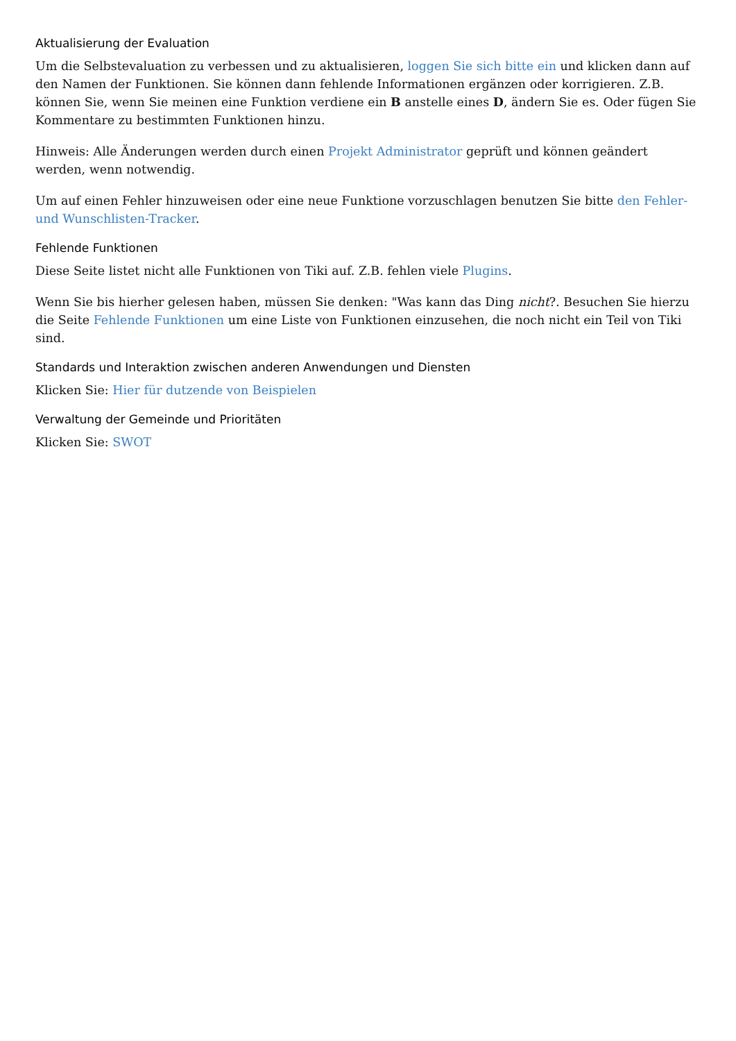Aktualisierung der Evaluation
Um die Selbstevaluation zu verbessen und zu aktualisieren, loggen Sie sich bitte ein und klicken dann auf den Namen der Funktionen. Sie können dann fehlende Informationen ergänzen oder korrigieren. Z.B. können Sie, wenn Sie meinen eine Funktion verdiene ein B anstelle eines D, ändern Sie es. Oder fügen Sie Kommentare zu bestimmten Funktionen hinzu.
Hinweis: Alle Änderungen werden durch einen Projekt Administrator geprüft und können geändert werden, wenn notwendig.
Um auf einen Fehler hinzuweisen oder eine neue Funktione vorzuschlagen benutzen Sie bitte den Fehler- und Wunschlisten-Tracker.
Fehlende Funktionen
Diese Seite listet nicht alle Funktionen von Tiki auf. Z.B. fehlen viele Plugins.
Wenn Sie bis hierher gelesen haben, müssen Sie denken: "Was kann das Ding nicht?. Besuchen Sie hierzu die Seite Fehlende Funktionen um eine Liste von Funktionen einzusehen, die noch nicht ein Teil von Tiki sind.
Standards und Interaktion zwischen anderen Anwendungen und Diensten
Klicken Sie: Hier für dutzende von Beispielen
Verwaltung der Gemeinde und Prioritäten
Klicken Sie: SWOT